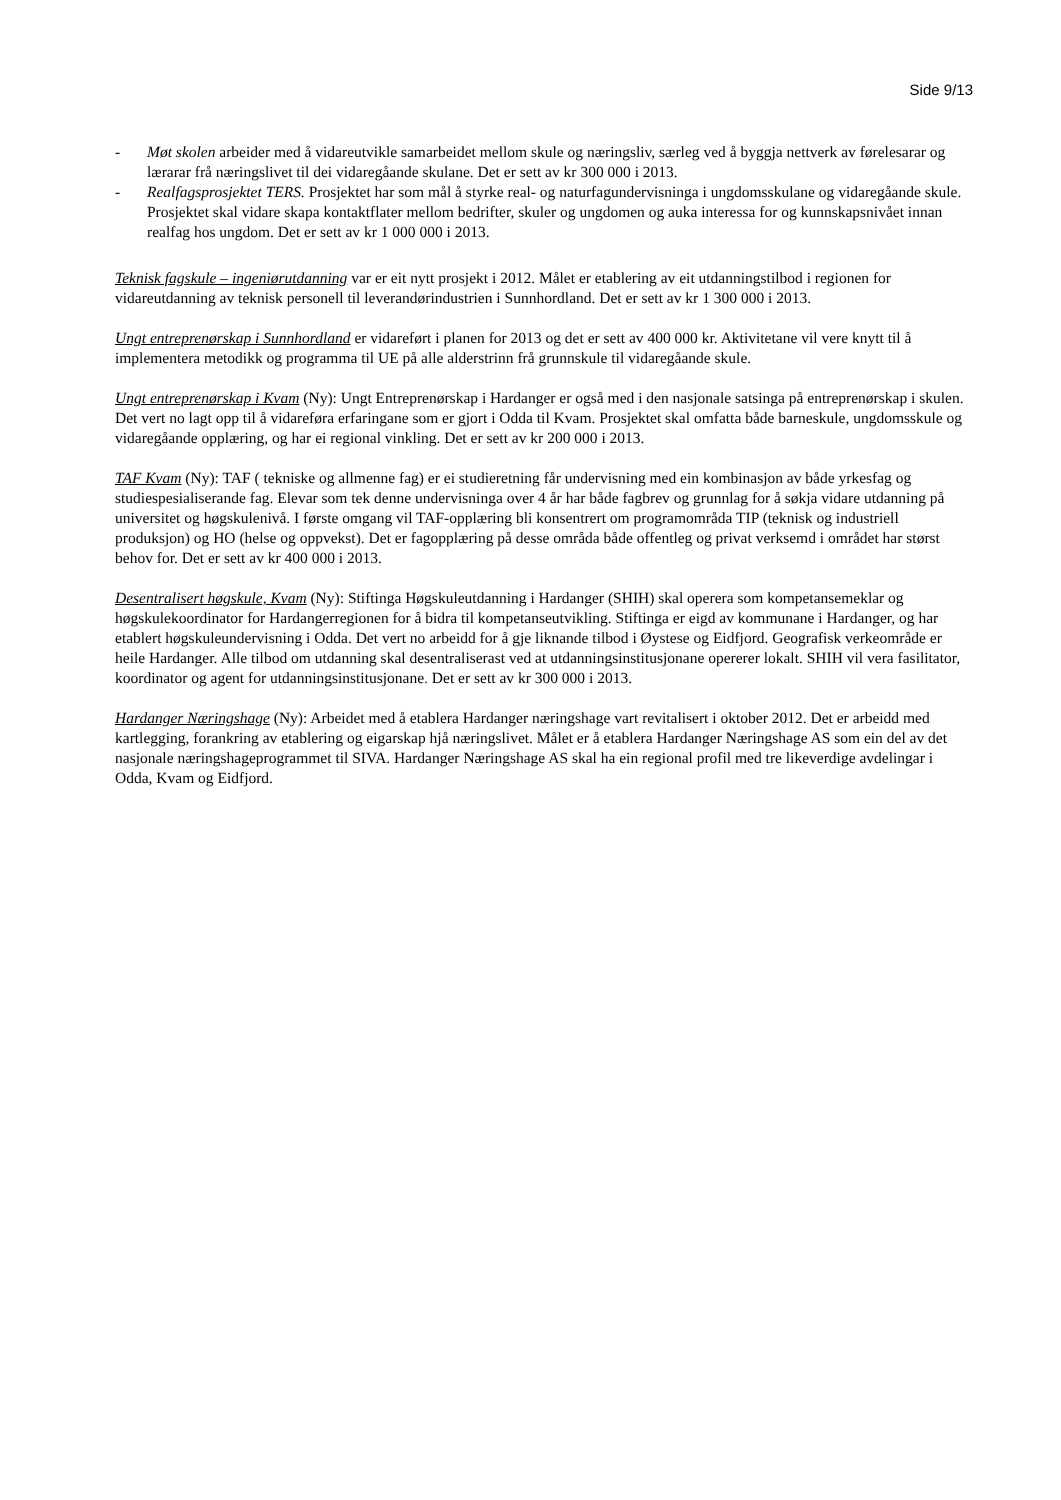Side 9/13
- Møt skolen arbeider med å vidareutvikle samarbeidet mellom skule og næringsliv, særleg ved å byggja nettverk av førelesarar og lærarar frå næringslivet til dei vidaregåande skulane. Det er sett av kr 300 000 i 2013.
- Realfagsprosjektet TERS. Prosjektet har som mål å styrke real- og naturfagundervisninga i ungdomsskulane og vidaregåande skule. Prosjektet skal vidare skapa kontaktflater mellom bedrifter, skuler og ungdomen og auka interessa for og kunnskapsnivået innan realfag hos ungdom. Det er sett av kr 1 000 000 i 2013.
Teknisk fagskule – ingeniørutdanning var er eit nytt prosjekt i 2012. Målet er etablering av eit utdanningstilbod i regionen for vidareutdanning av teknisk personell til leverandørindustrien i Sunnhordland. Det er sett av kr 1 300 000 i 2013.
Ungt entreprenørskap i Sunnhordland er vidareført i planen for 2013 og det er sett av 400 000 kr. Aktivitetane vil vere knytt til å implementera metodikk og programma til UE på alle alderstrinn frå grunnskule til vidaregåande skule.
Ungt entreprenørskap i Kvam (Ny): Ungt Entreprenørskap i Hardanger er også med i den nasjonale satsinga på entreprenørskap i skulen. Det vert no lagt opp til å vidareføra erfaringane som er gjort i Odda til Kvam. Prosjektet skal omfatta både barneskule, ungdomsskule og vidaregåande opplæring, og har ei regional vinkling. Det er sett av kr 200 000 i 2013.
TAF Kvam (Ny): TAF ( tekniske og allmenne fag) er ei studieretning får undervisning med ein kombinasjon av både yrkesfag og studiespesialiserande fag. Elevar som tek denne undervisninga over 4 år har både fagbrev og grunnlag for å søkja vidare utdanning på universitet og høgskulenivå. I første omgang vil TAF-opplæring bli konsentrert om programområda TIP (teknisk og industriell produksjon) og HO (helse og oppvekst). Det er fagopplæring på desse områda både offentleg og privat verksemd i området har størst behov for. Det er sett av kr 400 000 i 2013.
Desentralisert høgskule, Kvam (Ny): Stiftinga Høgskuleutdanning i Hardanger (SHIH) skal operera som kompetansemeklar og høgskulekoordinator for Hardangerregionen for å bidra til kompetanseutvikling. Stiftinga er eigd av kommunane i Hardanger, og har etablert høgskuleundervisning i Odda. Det vert no arbeidd for å gje liknande tilbod i Øystese og Eidfjord. Geografisk verkeområde er heile Hardanger. Alle tilbod om utdanning skal desentraliserast ved at utdanningsinstitusjonane opererer lokalt. SHIH vil vera fasilitator, koordinator og agent for utdanningsinstitusjonane. Det er sett av kr 300 000 i 2013.
Hardanger Næringshage (Ny): Arbeidet med å etablera Hardanger næringshage vart revitalisert i oktober 2012. Det er arbeidd med kartlegging, forankring av etablering og eigarskap hjå næringslivet. Målet er å etablera Hardanger Næringshage AS som ein del av det nasjonale næringshageprogrammet til SIVA. Hardanger Næringshage AS skal ha ein regional profil med tre likeverdige avdelingar i Odda, Kvam og Eidfjord.